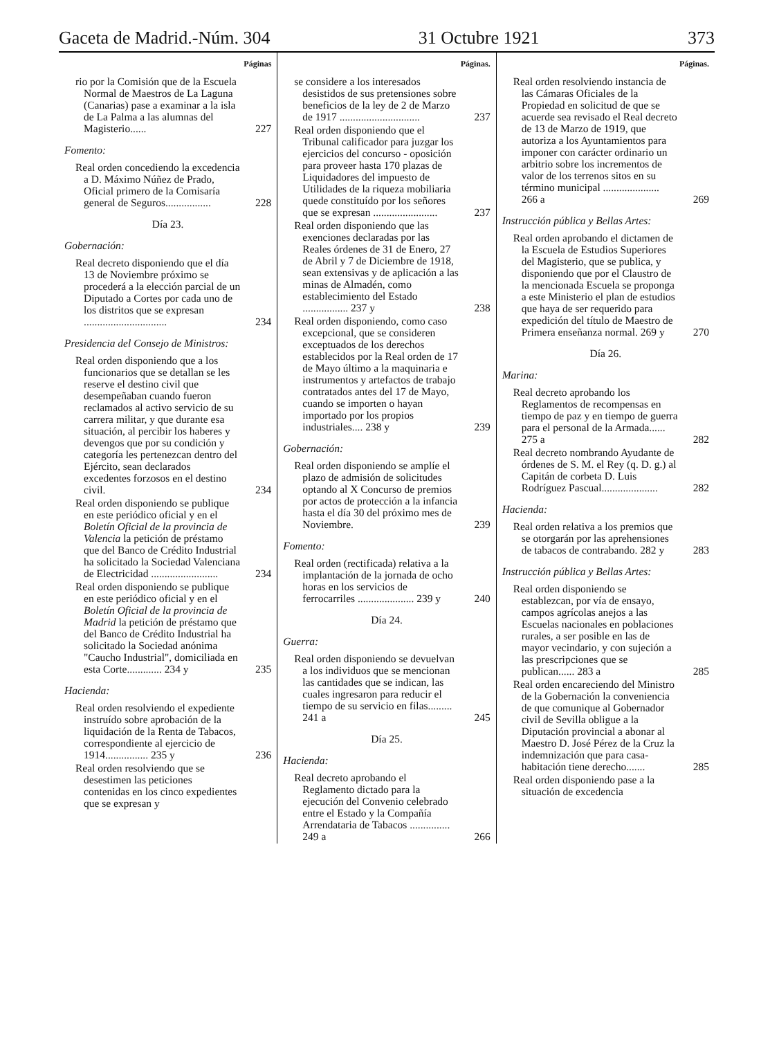Gaceta de Madrid.-Núm. 304 31 Octubre 1921 373
Páginas
rio por la Comisión que de la Escuela Normal de Maestros de La Laguna (Canarias) pase a examinar a la isla de La Palma a las alumnas del Magisterio......
227
Fomento:
Real orden concediendo la excedencia a D. Máximo Núñez de Prado, Oficial primero de la Comisaría general de Seguros.................
228
Día 23.
Gobernación:
Real decreto disponiendo que el día 13 de Noviembre próximo se procederá a la elección parcial de un Diputado a Cortes por cada uno de los distritos que se expresan ...............................
234
Presidencia del Consejo de Ministros:
Real orden disponiendo que a los funcionarios que se detallan se les reserve el destino civil que desempeñaban cuando fueron reclamados al activo servicio de su carrera militar, y que durante esa situación, al percibir los haberes y devengos que por su condición y categoría les pertenezcan dentro del Ejército, sean declarados excedentes forzosos en el destino civil.
234
Real orden disponiendo se publique en este periódico oficial y en el Boletín Oficial de la provincia de Valencia la petición de préstamo que del Banco de Crédito Industrial ha solicitado la Sociedad Valenciana de Electricidad .........................
234
Real orden disponiendo se publique en este periódico oficial y en el Boletín Oficial de la provincia de Madrid la petición de préstamo que del Banco de Crédito Industrial ha solicitado la Sociedad anónima "Caucho Industrial", domiciliada en esta Corte............. 234 y
235
Hacienda:
Real orden resolviendo el expediente instruído sobre aprobación de la liquidación de la Renta de Tabacos, correspondiente al ejercicio de 1914................ 235 y
236
Real orden resolviendo que se desestimen las peticiones contenidas en los cinco expedientes que se expresan y
Páginas.
se considere a los interesados desistidos de sus pretensiones sobre beneficios de la ley de 2 de Marzo de 1917 ..............................
237
Real orden disponiendo que el Tribunal calificador para juzgar los ejercicios del concurso - oposición para proveer hasta 170 plazas de Liquidadores del impuesto de Utilidades de la riqueza mobiliaria quede constituído por los señores que se expresan ........................
237
Real orden disponiendo que las exenciones declaradas por las Reales órdenes de 31 de Enero, 27 de Abril y 7 de Diciembre de 1918, sean extensivas y de aplicación a las minas de Almadén, como establecimiento del Estado ................. 237 y
238
Real orden disponiendo, como caso excepcional, que se consideren exceptuados de los derechos establecidos por la Real orden de 17 de Mayo último a la maquinaria e instrumentos y artefactos de trabajo contratados antes del 17 de Mayo, cuando se importen o hayan importado por los propios industriales.... 238 y
239
Gobernación:
Real orden disponiendo se amplíe el plazo de admisión de solicitudes optando al X Concurso de premios por actos de protección a la infancia hasta el día 30 del próximo mes de Noviembre.
239
Fomento:
Real orden (rectificada) relativa a la implantación de la jornada de ocho horas en los servicios de ferrocarriles ..................... 239 y
240
Día 24.
Guerra:
Real orden disponiendo se devuelvan a los individuos que se mencionan las cantidades que se indican, las cuales ingresaron para reducir el tiempo de su servicio en filas......... 241 a
245
Día 25.
Hacienda:
Real decreto aprobando el Reglamento dictado para la ejecución del Convenio celebrado entre el Estado y la Compañía Arrendataria de Tabacos ............... 249 a
266
Páginas.
Real orden resolviendo instancia de las Cámaras Oficiales de la Propiedad en solicitud de que se acuerde sea revisado el Real decreto de 13 de Marzo de 1919, que autoriza a los Ayuntamientos para imponer con carácter ordinario un arbitrio sobre los incrementos de valor de los terrenos sitos en su término municipal ..................... 266 a
269
Instrucción pública y Bellas Artes:
Real orden aprobando el dictamen de la Escuela de Estudios Superiores del Magisterio, que se publica, y disponiendo que por el Claustro de la mencionada Escuela se proponga a este Ministerio el plan de estudios que haya de ser requerido para expedición del título de Maestro de Primera enseñanza normal. 269 y
270
Día 26.
Marina:
Real decreto aprobando los Reglamentos de recompensas en tiempo de paz y en tiempo de guerra para el personal de la Armada...... 275 a
282
Real decreto nombrando Ayudante de órdenes de S. M. el Rey (q. D. g.) al Capitán de corbeta D. Luis Rodríguez Pascual.....................
282
Hacienda:
Real orden relativa a los premios que se otorgarán por las aprehensiones de tabacos de contrabando. 282 y
283
Instrucción pública y Bellas Artes:
Real orden disponiendo se establezcan, por vía de ensayo, campos agrícolas anejos a las Escuelas nacionales en poblaciones rurales, a ser posible en las de mayor vecindario, y con sujeción a las prescripciones que se publican...... 283 a
285
Real orden encareciendo del Ministro de la Gobernación la conveniencia de que comunique al Gobernador civil de Sevilla obligue a la Diputación provincial a abonar al Maestro D. José Pérez de la Cruz la indemnización que para casa-habitación tiene derecho.......
285
Real orden disponiendo pase a la situación de excedencia